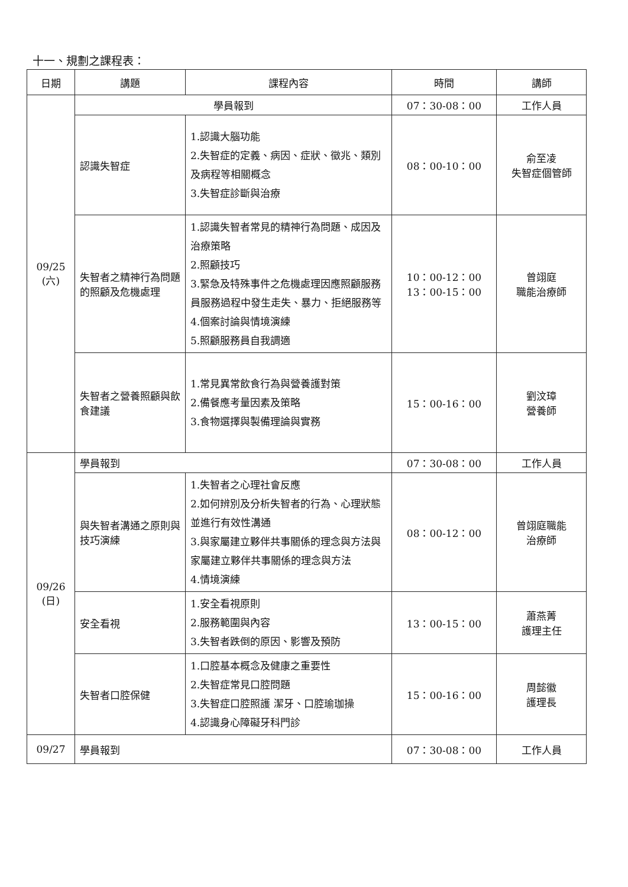十一、規劃之課程表：
| 日期 | 講題 | 課程內容 | 時間 | 講師 |
| --- | --- | --- | --- | --- |
| 09/25 (六) | 學員報到 | | 07：30-08：00 | 工作人員 |
| | 認識失智症 | 1.認識大腦功能 2.失智症的定義、病因、症狀、徵兆、類別及病程等相關概念 3.失智症診斷與治療 | 08：00-10：00 | 俞至凌 失智症個管師 |
| | 失智者之精神行為問題的照顧及危機處理 | 1.認識失智者常見的精神行為問題、成因及治療策略 2.照顧技巧 3.緊急及特殊事件之危機處理因應照顧服務員服務過程中發生走失、暴力、拒絕服務等 4.個案討論與情境演練 5.照顧服務員自我調適 | 10：00-12：00 13：00-15：00 | 曾翊庭 職能治療師 |
| | 失智者之營養照顧與飲食建議 | 1.常見異常飲食行為與營養護對策 2.備餐應考量因素及策略 3.食物選擇與製備理論與實務 | 15：00-16：00 | 劉汶璋 營養師 |
| 09/26 (日) | 學員報到 | | 07：30-08：00 | 工作人員 |
| | 與失智者溝通之原則與技巧演練 | 1.失智者之心理社會反應 2.如何辨別及分析失智者的行為、心理狀態並進行有效性溝通 3.與家屬建立夥伴共事關係的理念與方法與家屬建立夥伴共事關係的理念與方法 4.情境演練 | 08：00-12：00 | 曾翊庭職能 治療師 |
| | 安全看視 | 1.安全看視原則 2.服務範圍與內容 3.失智者跌倒的原因、影響及預防 | 13：00-15：00 | 蕭燕菁 護理主任 |
| | 失智者口腔保健 | 1.口腔基本概念及健康之重要性 2.失智症常見口腔問題 3.失智症口腔照護 潔牙、口腔瑜珈操 4.認識身心障礙牙科門診 | 15：00-16：00 | 周懿徽 護理長 |
| 09/27 | 學員報到 | | 07：30-08：00 | 工作人員 |